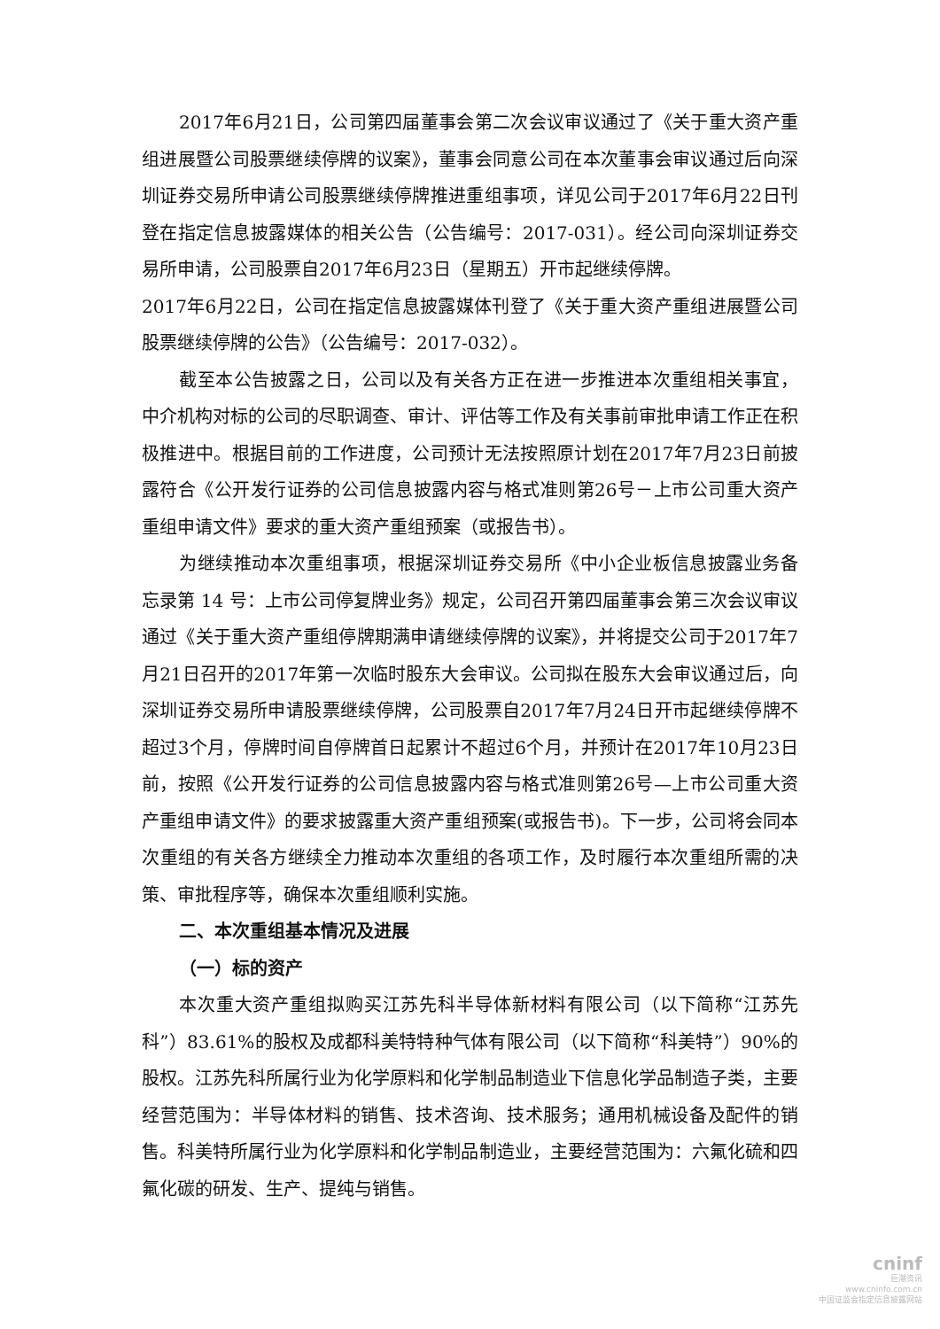2017年6月21日，公司第四届董事会第二次会议审议通过了《关于重大资产重组进展暨公司股票继续停牌的议案》，董事会同意公司在本次董事会审议通过后向深圳证券交易所申请公司股票继续停牌推进重组事项，详见公司于2017年6月22日刊登在指定信息披露媒体的相关公告（公告编号：2017-031）。经公司向深圳证券交易所申请，公司股票自2017年6月23日（星期五）开市起继续停牌。
2017年6月22日，公司在指定信息披露媒体刊登了《关于重大资产重组进展暨公司股票继续停牌的公告》（公告编号：2017-032）。
截至本公告披露之日，公司以及有关各方正在进一步推进本次重组相关事宜，中介机构对标的公司的尽职调查、审计、评估等工作及有关事前审批申请工作正在积极推进中。根据目前的工作进度，公司预计无法按照原计划在2017年7月23日前披露符合《公开发行证券的公司信息披露内容与格式准则第26号－上市公司重大资产重组申请文件》要求的重大资产重组预案（或报告书）。
为继续推动本次重组事项，根据深圳证券交易所《中小企业板信息披露业务备忘录第 14 号：上市公司停复牌业务》规定，公司召开第四届董事会第三次会议审议通过《关于重大资产重组停牌期满申请继续停牌的议案》，并将提交公司于2017年7月21日召开的2017年第一次临时股东大会审议。公司拟在股东大会审议通过后，向深圳证券交易所申请股票继续停牌，公司股票自2017年7月24日开市起继续停牌不超过3个月，停牌时间自停牌首日起累计不超过6个月，并预计在2017年10月23日前，按照《公开发行证券的公司信息披露内容与格式准则第26号—上市公司重大资产重组申请文件》的要求披露重大资产重组预案(或报告书)。下一步，公司将会同本次重组的有关各方继续全力推动本次重组的各项工作，及时履行本次重组所需的决策、审批程序等，确保本次重组顺利实施。
二、本次重组基本情况及进展
（一）标的资产
本次重大资产重组拟购买江苏先科半导体新材料有限公司（以下简称“江苏先科”）83.61%的股权及成都科美特特种气体有限公司（以下简称“科美特”）90%的股权。江苏先科所属行业为化学原料和化学制品制造业下信息化学品制造子类，主要经营范围为：半导体材料的销售、技术咨询、技术服务；通用机械设备及配件的销售。科美特所属行业为化学原料和化学制品制造业，主要经营范围为：六氟化硫和四氟化碳的研发、生产、提纯与销售。
cninf
巨潮资讯
www.cninfo.com.cn
中国证监会指定信息披露网站